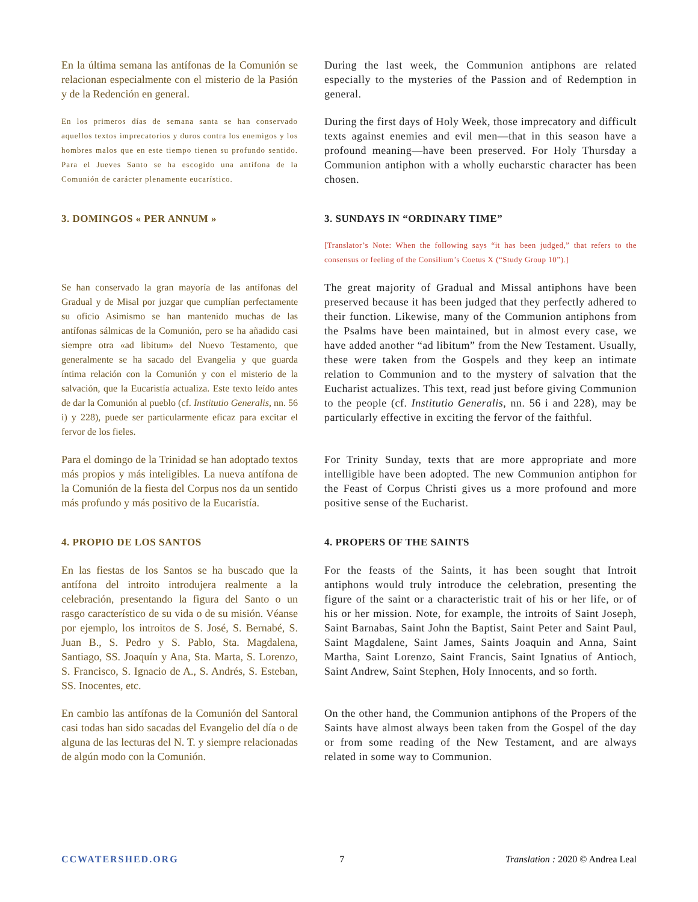En la última semana las antífonas de la Comunión se relacionan especialmente con el misterio de la Pasión y de la Redención en general.
During the last week, the Communion antiphons are related especially to the mysteries of the Passion and of Redemption in general.
En los primeros días de semana santa se han conservado aquellos textos imprecatorios y duros contra los enemigos y los hombres malos que en este tiempo tienen su profundo sentido. Para el Jueves Santo se ha escogido una antífona de la Comunión de carácter plenamente eucarístico.
During the first days of Holy Week, those imprecatory and difficult texts against enemies and evil men—that in this season have a profound meaning—have been preserved. For Holy Thursday a Communion antiphon with a wholly eucharstic character has been chosen.
3. DOMINGOS « PER ANNUM » 3. SUNDAYS IN “ORDINARY TIME”
[Translator’s Note: When the following says “it has been judged,” that refers to the consensus or feeling of the Consilium’s Coetus X (“Study Group 10”).]
Se han conservado la gran mayoría de las antífonas del Gradual y de Misal por juzgar que cumplían perfectamente su oficio Asimismo se han mantenido muchas de las antífonas sálmicas de la Comunión, pero se ha añadido casi siempre otra «ad libitum» del Nuevo Testamento, que generalmente se ha sacado del Evangelia y que guarda íntima relación con la Comunión y con el misterio de la salvación, que la Eucaristía actualiza. Este texto leído antes de dar la Comunión al pueblo (cf. Institutio Generalis, nn. 56 i) y 228), puede ser particularmente eficaz para excitar el fervor de los fieles.
The great majority of Gradual and Missal antiphons have been preserved because it has been judged that they perfectly adhered to their function. Likewise, many of the Communion antiphons from the Psalms have been maintained, but in almost every case, we have added another “ad libitum” from the New Testament. Usually, these were taken from the Gospels and they keep an intimate relation to Communion and to the mystery of salvation that the Eucharist actualizes. This text, read just before giving Communion to the people (cf. Institutio Generalis, nn. 56 i and 228), may be particularly effective in exciting the fervor of the faithful.
Para el domingo de la Trinidad se han adoptado textos más propios y más inteligibles. La nueva antífona de la Comunión de la fiesta del Corpus nos da un sentido más profundo y más positivo de la Eucaristía.
For Trinity Sunday, texts that are more appropriate and more intelligible have been adopted. The new Communion antiphon for the Feast of Corpus Christi gives us a more profound and more positive sense of the Eucharist.
4. PROPIO DE LOS SANTOS 4. PROPERS OF THE SAINTS
En las fiestas de los Santos se ha buscado que la antífona del introito introdujera realmente a la celebración, presentando la figura del Santo o un rasgo característico de su vida o de su misión. Véanse por ejemplo, los introitos de S. José, S. Bernabé, S. Juan B., S. Pedro y S. Pablo, Sta. Magdalena, Santiago, SS. Joaquín y Ana, Sta. Marta, S. Lorenzo, S. Francisco, S. Ignacio de A., S. Andrés, S. Esteban, SS. Inocentes, etc.
For the feasts of the Saints, it has been sought that Introit antiphons would truly introduce the celebration, presenting the figure of the saint or a characteristic trait of his or her life, or of his or her mission. Note, for example, the introits of Saint Joseph, Saint Barnabas, Saint John the Baptist, Saint Peter and Saint Paul, Saint Magdalene, Saint James, Saints Joaquin and Anna, Saint Martha, Saint Lorenzo, Saint Francis, Saint Ignatius of Antioch, Saint Andrew, Saint Stephen, Holy Innocents, and so forth.
En cambio las antífonas de la Comunión del Santoral casi todas han sido sacadas del Evangelio del día o de alguna de las lecturas del N. T. y siempre relacionadas de algún modo con la Comunión.
On the other hand, the Communion antiphons of the Propers of the Saints have almost always been taken from the Gospel of the day or from some reading of the New Testament, and are always related in some way to Communion.
CCWATERSHED.ORG 7 Translation : 2020 © Andrea Leal